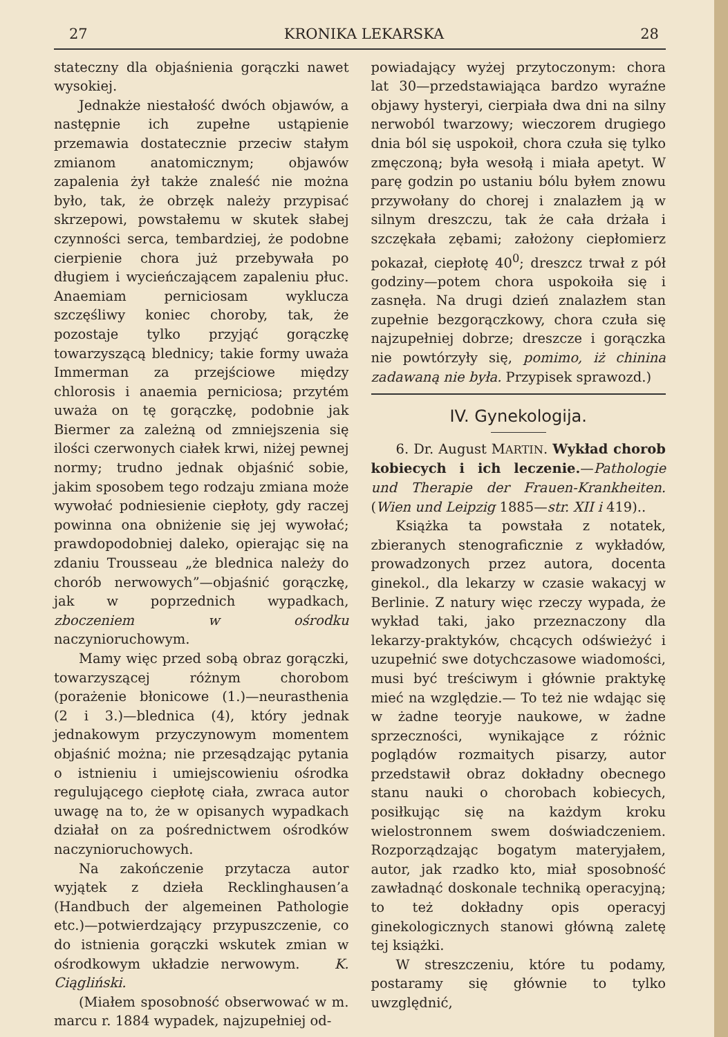27 KRONIKA LEKARSKA 28
stateczny dla objaśnienia gorączki nawet wysokiej.
Jednakże niestałość dwóch objawów, a następnie ich zupełne ustąpienie przemawia dostatecznie przeciw stałym zmianom anatomicznym; objawów zapalenia żył także znaleść nie można było, tak, że obrzęk należy przypisać skrzepowi, powstałemu w skutek słabej czynności serca, tembardziej, że podobne cierpienie chora już przebywała po długiem i wycieńczającem zapaleniu płuc. Anaemiam perniciosam wyklucza szczęśliwy koniec choroby, tak, że pozostaje tylko przyjąć gorączkę towarzyszącą blednicy; takie formy uważa Immerman za przejściowe między chlorosis i anaemia perniciosa; przytém uważa on tę gorączkę, podobnie jak Biermer za zależną od zmniejszenia się ilości czerwonych ciałek krwi, niżej pewnej normy; trudno jednak objaśnić sobie, jakim sposobem tego rodzaju zmiana może wywołać podniesienie ciepłoty, gdy raczej powinna ona obniżenie się jej wywołać; prawdopodobniej daleko, opierając się na zdaniu Trousseau „że blednica należy do chorób nerwowych”—objaśnić gorączkę, jak w poprzednich wypadkach, zboczeniem w ośrodku naczynioruchowym.
Mamy więc przed sobą obraz gorączki, towarzyszącej różnym chorobom (porażenie błonicowe (1.)—neurasthenia (2 i 3.)—blednica (4), który jednak jednakowym przyczynowym momentem objaśnić można; nie przesądzając pytania o istnieniu i umiejscowieniu ośrodka regulującego ciepłotę ciała, zwraca autor uwagę na to, że w opisanych wypadkach działał on za pośrednictwem ośrodków naczynioruchowych.
Na zakończenie przytacza autor wyjątek z dzieła Recklinghausen’a (Handbuch der algemeinen Pathologie etc.)—potwierdzający przypuszczenie, co do istnienia gorączki wskutek zmian w ośrodkowym układzie nerwowym. K. Ciągliński.
(Miałem sposobność obserwować w m. marcu r. 1884 wypadek, najzupełniej od-
powiadający wyżej przytoczonym: chora lat 30—przedstawiająca bardzo wyraźne objawy hysteryi, cierpiała dwa dni na silny nerwoból twarzowy; wieczorem drugiego dnia ból się uspokoił, chora czuła się tylko zmęczoną; była wesołą i miała apetyt. W parę godzin po ustaniu bólu byłem znowu przywołany do chorej i znalazłem ją w silnym dreszczu, tak że cała drżała i szczękała zębami; założony ciepłomierz pokazał, ciepłotę 40<sup>0</sup>; dreszcz trwał z pół godziny—potem chora uspokoiła się i zasnęła. Na drugi dzień znalazłem stan zupełnie bezgorączkowy, chora czuła się najzupełniej dobrze; dreszcze i gorączka nie powtórzyły się, pomimo, iż chinina zadawaną nie była. Przypisek sprawozd.)
IV. Gynekologija.
6. Dr. August MARTIN. Wykład chorob kobiecych i ich leczenie.—Pathologie und Therapie der Frauen-Krankheiten. (Wien und Leipzig 1885—str. XII i 419)..
Książka ta powstała z notatek, zbieranych stenograficznie z wykładów, prowadzonych przez autora, docenta ginekol., dla lekarzy w czasie wakacyj w Berlinie. Z natury więc rzeczy wypada, że wykład taki, jako przeznaczony dla lekarzy-praktyków, chcących odświeżyć i uzupełnić swe dotychczasowe wiadomości, musi być treściwym i głównie praktykę mieć na względzie.— To też nie wdając się w żadne teoryje naukowe, w żadne sprzeczności, wynikające z różnic poglądów rozmaitych pisarzy, autor przedstawił obraz dokładny obecnego stanu nauki o chorobach kobiecych, posiłkując się na każdym kroku wielostronnem swem doświadczeniem. Rozporządzając bogatym materyjałem, autor, jak rzadko kto, miał sposobność zawładnąć doskonale techniką operacyjną; to też dokładny opis operacyj ginekologicznych stanowi główną zaletę tej książki.
W streszczeniu, które tu podamy, postaramy się głównie to tylko uwzględnić,